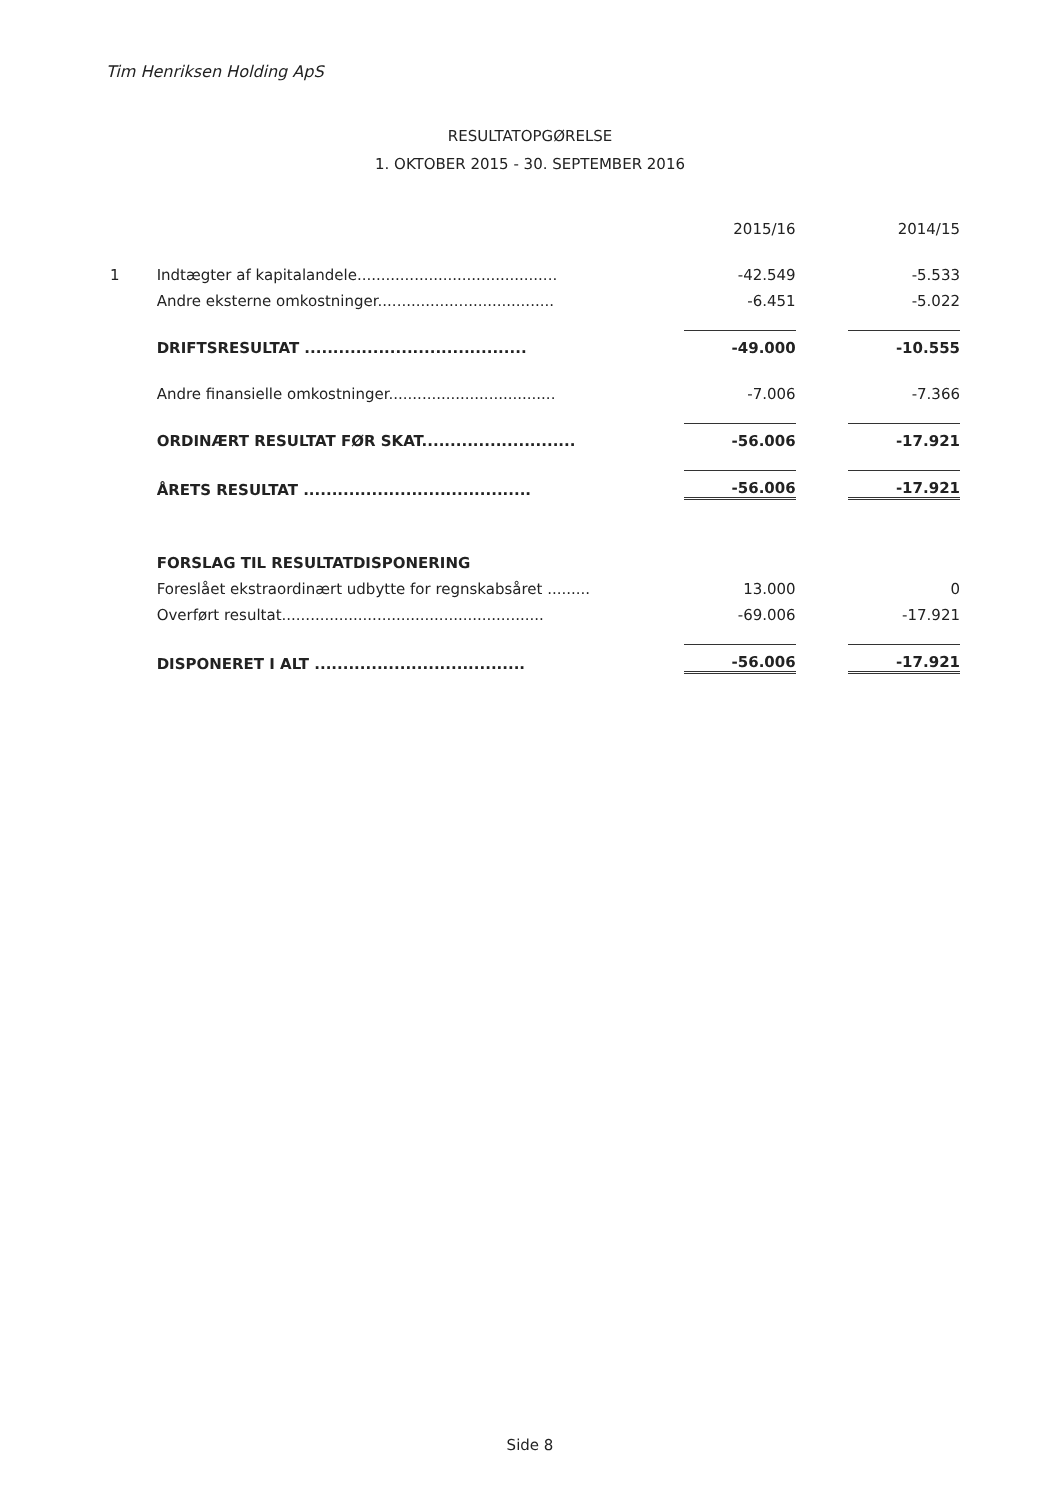Tim Henriksen Holding ApS
RESULTATOPGØRELSE
1. OKTOBER 2015 - 30. SEPTEMBER 2016
| | | 2015/16 | | 2014/15 |
| 1 | Indtægter af kapitalandele.......................................... | -42.549 | | -5.533 |
| | Andre eksterne omkostninger..................................... | -6.451 | | -5.022 |
| | DRIFTSRESULTAT ....................................... | -49.000 | | -10.555 |
| | Andre finansielle omkostninger................................... | -7.006 | | -7.366 |
| | ORDINÆRT RESULTAT FØR SKAT........................... | -56.006 | | -17.921 |
| | ÅRETS RESULTAT ........................................ | -56.006 | | -17.921 |
| | FORSLAG TIL RESULTATDISPONERING | | | |
| | Foreslået ekstraordinært udbytte for regnskabsåret ......... | 13.000 | | 0 |
| | Overført resultat....................................................... | -69.006 | | -17.921 |
| | DISPONERET I ALT ..................................... | -56.006 | | -17.921 |
Side 8